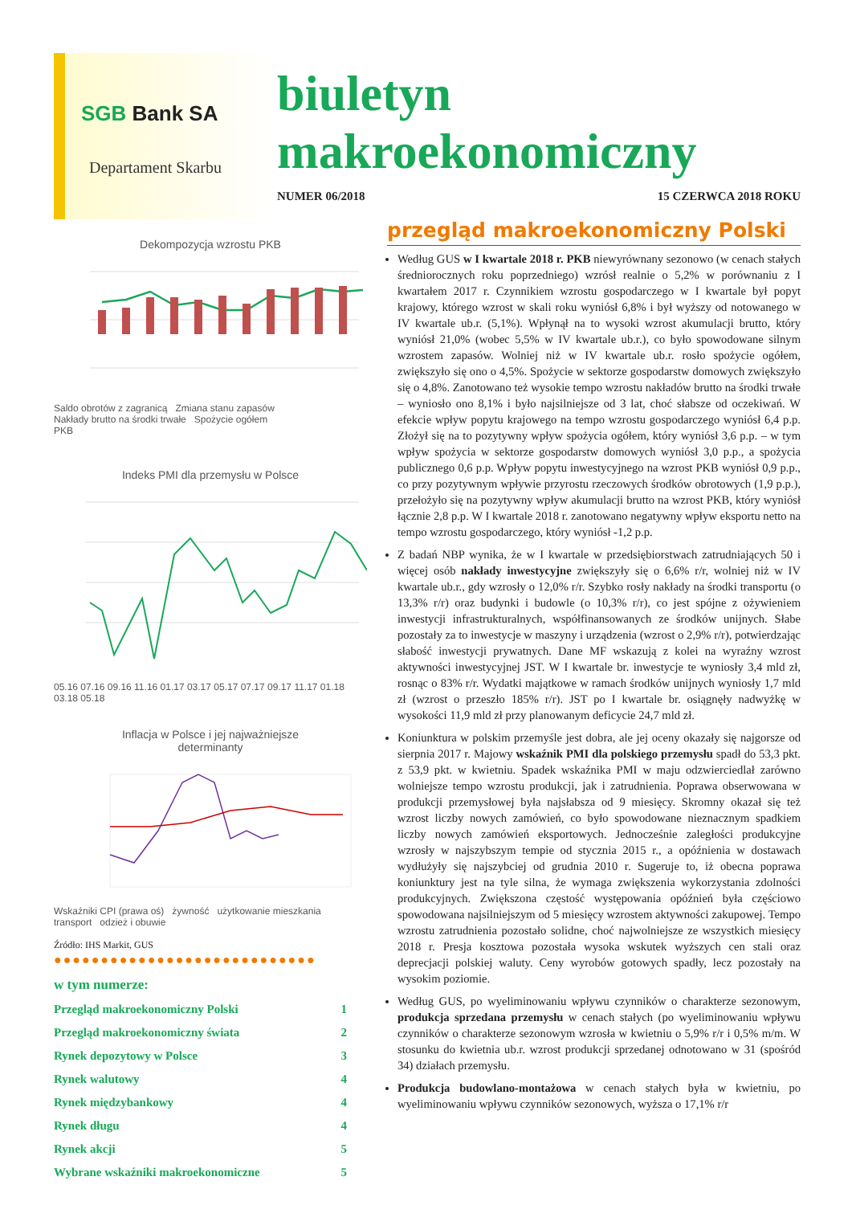SGB Bank SA
Departament Skarbu
biuletyn
makroekonomiczny
NUMER 06/2018 15 CZERWCA 2018 ROKU
Dekompozycja wzrostu PKB
Saldo obrotów z zagranicą Zmiana stanu zapasów
Nakłady brutto na środki trwałe Spożycie ogółem
PKB
Indeks PMI dla przemysłu w Polsce
05.16 07.16 09.16 11.16 01.17 03.17 05.17 07.17 09.17 11.17 01.18 03.18 05.18
Inflacja w Polsce i jej najważniejsze
determinanty
Wskaźniki CPI (prawa oś) żywność użytkowanie mieszkania transport odzież i obuwie
Źródło: IHS Markit, GUS
●●●●●●●●●●●●●●●●●●●●●●●●●●●●
w tym numerze:
Przegląd makroekonomiczny Polski 1
Przegląd makroekonomiczny świata 2
Rynek depozytowy w Polsce 3
Rynek walutowy 4
Rynek międzybankowy 4
Rynek długu 4
Rynek akcji 5
Wybrane wskaźniki makroekonomiczne 5
przegląd makroekonomiczny Polski
Według GUS w I kwartale 2018 r. PKB niewyrównany sezonowo (w cenach stałych średniorocznych roku poprzedniego) wzrósł realnie o 5,2% w porównaniu z I kwartałem 2017 r. Czynnikiem wzrostu gospodarczego w I kwartale był popyt krajowy, którego wzrost w skali roku wyniósł 6,8% i był wyższy od notowanego w IV kwartale ub.r. (5,1%). Wpłynął na to wysoki wzrost akumulacji brutto, który wyniósł 21,0% (wobec 5,5% w IV kwartale ub.r.), co było spowodowane silnym wzrostem zapasów. Wolniej niż w IV kwartale ub.r. rosło spożycie ogółem, zwiększyło się ono o 4,5%. Spożycie w sektorze gospodarstw domowych zwiększyło się o 4,8%. Zanotowano też wysokie tempo wzrostu nakładów brutto na środki trwałe – wyniosło ono 8,1% i było najsilniejsze od 3 lat, choć słabsze od oczekiwań. W efekcie wpływ popytu krajowego na tempo wzrostu gospodarczego wyniósł 6,4 p.p. Złożył się na to pozytywny wpływ spożycia ogółem, który wyniósł 3,6 p.p. – w tym wpływ spożycia w sektorze gospodarstw domowych wyniósł 3,0 p.p., a spożycia publicznego 0,6 p.p. Wpływ popytu inwestycyjnego na wzrost PKB wyniósł 0,9 p.p., co przy pozytywnym wpływie przyrostu rzeczowych środków obrotowych (1,9 p.p.), przełożyło się na pozytywny wpływ akumulacji brutto na wzrost PKB, który wyniósł łącznie 2,8 p.p. W I kwartale 2018 r. zanotowano negatywny wpływ eksportu netto na tempo wzrostu gospodarczego, który wyniósł -1,2 p.p.
Z badań NBP wynika, że w I kwartale w przedsiębiorstwach zatrudniających 50 i więcej osób nakłady inwestycyjne zwiększyły się o 6,6% r/r, wolniej niż w IV kwartale ub.r., gdy wzrosły o 12,0% r/r. Szybko rosły nakłady na środki transportu (o 13,3% r/r) oraz budynki i budowle (o 10,3% r/r), co jest spójne z ożywieniem inwestycji infrastrukturalnych, współfinansowanych ze środków unijnych. Słabe pozostały za to inwestycje w maszyny i urządzenia (wzrost o 2,9% r/r), potwierdzając słabość inwestycji prywatnych. Dane MF wskazują z kolei na wyraźny wzrost aktywności inwestycyjnej JST. W I kwartale br. inwestycje te wyniosły 3,4 mld zł, rosnąc o 83% r/r. Wydatki majątkowe w ramach środków unijnych wyniosły 1,7 mld zł (wzrost o przeszło 185% r/r). JST po I kwartale br. osiągnęły nadwyżkę w wysokości 11,9 mld zł przy planowanym deficycie 24,7 mld zł.
Koniunktura w polskim przemyśle jest dobra, ale jej oceny okazały się najgorsze od sierpnia 2017 r. Majowy wskaźnik PMI dla polskiego przemysłu spadł do 53,3 pkt. z 53,9 pkt. w kwietniu. Spadek wskaźnika PMI w maju odzwierciedlał zarówno wolniejsze tempo wzrostu produkcji, jak i zatrudnienia. Poprawa obserwowana w produkcji przemysłowej była najsłabsza od 9 miesięcy. Skromny okazał się też wzrost liczby nowych zamówień, co było spowodowane nieznacznym spadkiem liczby nowych zamówień eksportowych. Jednocześnie zaległości produkcyjne wzrosły w najszybszym tempie od stycznia 2015 r., a opóźnienia w dostawach wydłużyły się najszybciej od grudnia 2010 r. Sugeruje to, iż obecna poprawa koniunktury jest na tyle silna, że wymaga zwiększenia wykorzystania zdolności produkcyjnych. Zwiększona częstość występowania opóźnień była częściowo spowodowana najsilniejszym od 5 miesięcy wzrostem aktywności zakupowej. Tempo wzrostu zatrudnienia pozostało solidne, choć najwolniejsze ze wszystkich miesięcy 2018 r. Presja kosztowa pozostała wysoka wskutek wyższych cen stali oraz deprecjacji polskiej waluty. Ceny wyrobów gotowych spadły, lecz pozostały na wysokim poziomie.
Według GUS, po wyeliminowaniu wpływu czynników o charakterze sezonowym, produkcja sprzedana przemysłu w cenach stałych (po wyeliminowaniu wpływu czynników o charakterze sezonowym wzrosła w kwietniu o 5,9% r/r i 0,5% m/m. W stosunku do kwietnia ub.r. wzrost produkcji sprzedanej odnotowano w 31 (spośród 34) działach przemysłu.
Produkcja budowlano-montażowa w cenach stałych była w kwietniu, po wyeliminowaniu wpływu czynników sezonowych, wyższa o 17,1% r/r